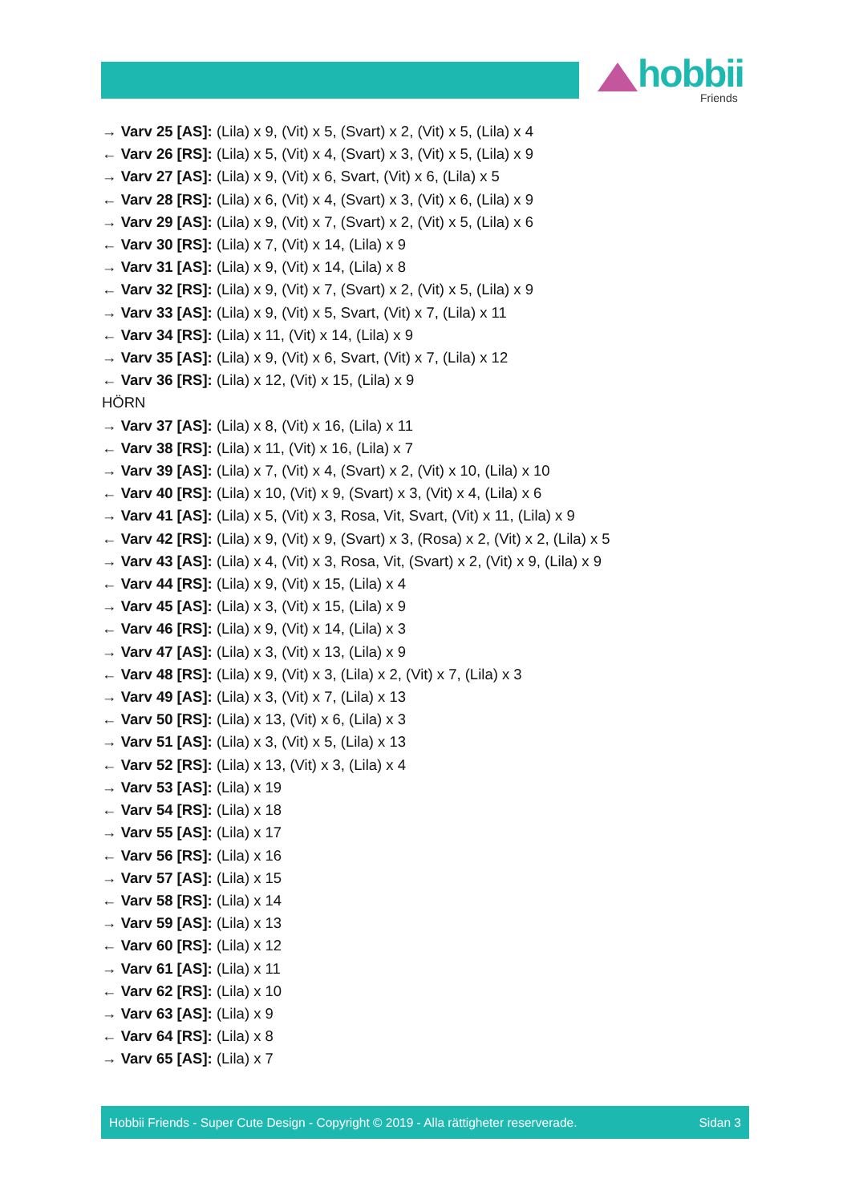hobbii
Friends
→ Varv 25 [AS]: (Lila) x 9, (Vit) x 5, (Svart) x 2, (Vit) x 5, (Lila) x 4
← Varv 26 [RS]: (Lila) x 5, (Vit) x 4, (Svart) x 3, (Vit) x 5, (Lila) x 9
→ Varv 27 [AS]: (Lila) x 9, (Vit) x 6, Svart, (Vit) x 6, (Lila) x 5
← Varv 28 [RS]: (Lila) x 6, (Vit) x 4, (Svart) x 3, (Vit) x 6, (Lila) x 9
→ Varv 29 [AS]: (Lila) x 9, (Vit) x 7, (Svart) x 2, (Vit) x 5, (Lila) x 6
← Varv 30 [RS]: (Lila) x 7, (Vit) x 14, (Lila) x 9
→ Varv 31 [AS]: (Lila) x 9, (Vit) x 14, (Lila) x 8
← Varv 32 [RS]: (Lila) x 9, (Vit) x 7, (Svart) x 2, (Vit) x 5, (Lila) x 9
→ Varv 33 [AS]: (Lila) x 9, (Vit) x 5, Svart, (Vit) x 7, (Lila) x 11
← Varv 34 [RS]: (Lila) x 11, (Vit) x 14, (Lila) x 9
→ Varv 35 [AS]: (Lila) x 9, (Vit) x 6, Svart, (Vit) x 7, (Lila) x 12
← Varv 36 [RS]: (Lila) x 12, (Vit) x 15, (Lila) x 9
HÖRN
→ Varv 37 [AS]: (Lila) x 8, (Vit) x 16, (Lila) x 11
← Varv 38 [RS]: (Lila) x 11, (Vit) x 16, (Lila) x 7
→ Varv 39 [AS]: (Lila) x 7, (Vit) x 4, (Svart) x 2, (Vit) x 10, (Lila) x 10
← Varv 40 [RS]: (Lila) x 10, (Vit) x 9, (Svart) x 3, (Vit) x 4, (Lila) x 6
→ Varv 41 [AS]: (Lila) x 5, (Vit) x 3, Rosa, Vit, Svart, (Vit) x 11, (Lila) x 9
← Varv 42 [RS]: (Lila) x 9, (Vit) x 9, (Svart) x 3, (Rosa) x 2, (Vit) x 2, (Lila) x 5
→ Varv 43 [AS]: (Lila) x 4, (Vit) x 3, Rosa, Vit, (Svart) x 2, (Vit) x 9, (Lila) x 9
← Varv 44 [RS]: (Lila) x 9, (Vit) x 15, (Lila) x 4
→ Varv 45 [AS]: (Lila) x 3, (Vit) x 15, (Lila) x 9
← Varv 46 [RS]: (Lila) x 9, (Vit) x 14, (Lila) x 3
→ Varv 47 [AS]: (Lila) x 3, (Vit) x 13, (Lila) x 9
← Varv 48 [RS]: (Lila) x 9, (Vit) x 3, (Lila) x 2, (Vit) x 7, (Lila) x 3
→ Varv 49 [AS]: (Lila) x 3, (Vit) x 7, (Lila) x 13
← Varv 50 [RS]: (Lila) x 13, (Vit) x 6, (Lila) x 3
→ Varv 51 [AS]: (Lila) x 3, (Vit) x 5, (Lila) x 13
← Varv 52 [RS]: (Lila) x 13, (Vit) x 3, (Lila) x 4
→ Varv 53 [AS]: (Lila) x 19
← Varv 54 [RS]: (Lila) x 18
→ Varv 55 [AS]: (Lila) x 17
← Varv 56 [RS]: (Lila) x 16
→ Varv 57 [AS]: (Lila) x 15
← Varv 58 [RS]: (Lila) x 14
→ Varv 59 [AS]: (Lila) x 13
← Varv 60 [RS]: (Lila) x 12
→ Varv 61 [AS]: (Lila) x 11
← Varv 62 [RS]: (Lila) x 10
→ Varv 63 [AS]: (Lila) x 9
← Varv 64 [RS]: (Lila) x 8
→ Varv 65 [AS]: (Lila) x 7
Hobbii Friends - Super Cute Design - Copyright © 2019 - Alla rättigheter reserverade. Sidan 3